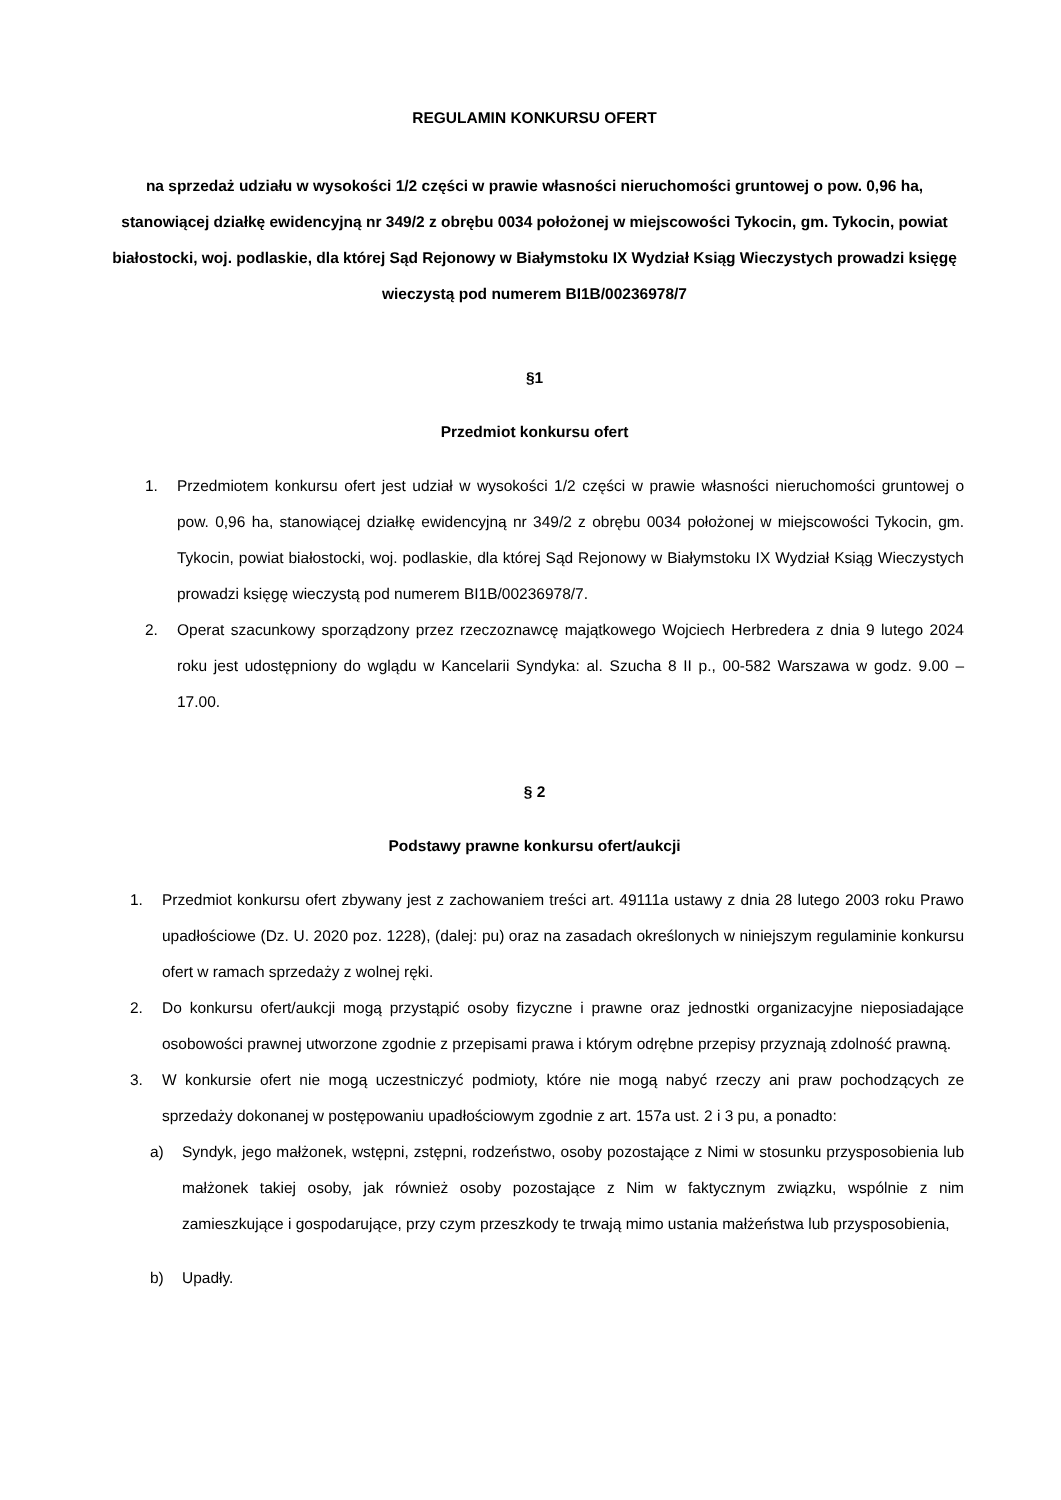REGULAMIN KONKURSU OFERT
na sprzedaż udziału w wysokości 1/2 części w prawie własności nieruchomości gruntowej o pow. 0,96 ha, stanowiącej działkę ewidencyjną nr 349/2 z obrębu 0034 położonej w miejscowości Tykocin, gm. Tykocin, powiat białostocki, woj. podlaskie, dla której Sąd Rejonowy w Białymstoku IX Wydział Ksiąg Wieczystych prowadzi księgę wieczystą pod numerem BI1B/00236978/7
§1
Przedmiot konkursu ofert
1. Przedmiotem konkursu ofert jest udział w wysokości 1/2 części w prawie własności nieruchomości gruntowej o pow. 0,96 ha, stanowiącej działkę ewidencyjną nr 349/2 z obrębu 0034 położonej w miejscowości Tykocin, gm. Tykocin, powiat białostocki, woj. podlaskie, dla której Sąd Rejonowy w Białymstoku IX Wydział Ksiąg Wieczystych prowadzi księgę wieczystą pod numerem BI1B/00236978/7.
2. Operat szacunkowy sporządzony przez rzeczoznawcę majątkowego Wojciech Herbredera z dnia 9 lutego 2024 roku jest udostępniony do wglądu w Kancelarii Syndyka: al. Szucha 8 II p., 00-582 Warszawa w godz. 9.00 – 17.00.
§ 2
Podstawy prawne konkursu ofert/aukcji
1. Przedmiot konkursu ofert zbywany jest z zachowaniem treści art. 49111a ustawy z dnia 28 lutego 2003 roku Prawo upadłościowe (Dz. U. 2020 poz. 1228), (dalej: pu) oraz na zasadach określonych w niniejszym regulaminie konkursu ofert w ramach sprzedaży z wolnej ręki.
2. Do konkursu ofert/aukcji mogą przystąpić osoby fizyczne i prawne oraz jednostki organizacyjne nieposiadające osobowości prawnej utworzone zgodnie z przepisami prawa i którym odrębne przepisy przyznają zdolność prawną.
3. W konkursie ofert nie mogą uczestniczyć podmioty, które nie mogą nabyć rzeczy ani praw pochodzących ze sprzedaży dokonanej w postępowaniu upadłościowym zgodnie z art. 157a ust. 2 i 3 pu, a ponadto:
a) Syndyk, jego małżonek, wstępni, zstępni, rodzeństwo, osoby pozostające z Nimi w stosunku przysposobienia lub małżonek takiej osoby, jak również osoby pozostające z Nim w faktycznym związku, wspólnie z nim zamieszkujące i gospodarujące, przy czym przeszkody te trwają mimo ustania małżeństwa lub przysposobienia,
b) Upadły.